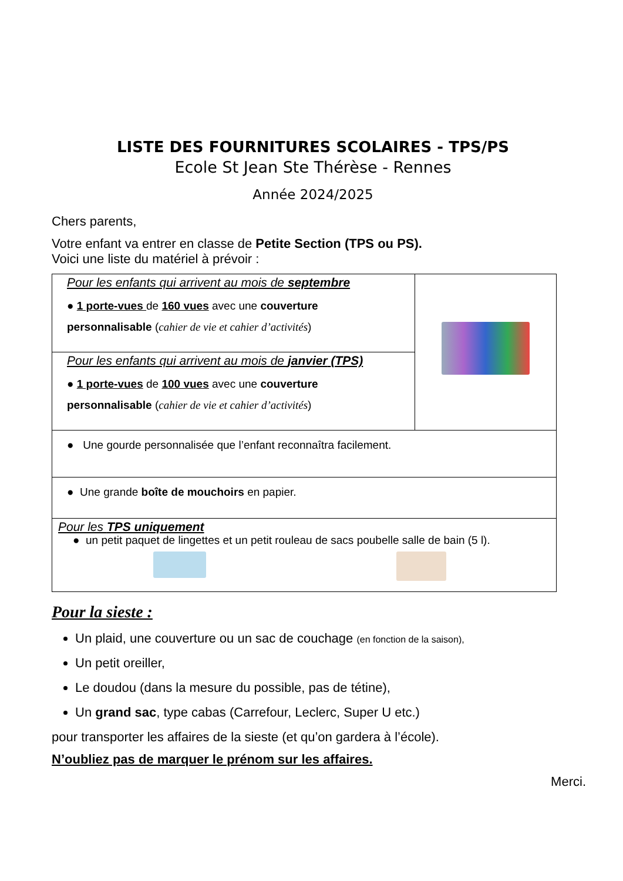LISTE DES FOURNITURES SCOLAIRES - TPS/PS
Ecole St Jean Ste Thérèse - Rennes
Année 2024/2025
Chers parents,
Votre enfant va entrer en classe de Petite Section (TPS ou PS).
Voici une liste du matériel à prévoir :
| Pour les enfants qui arrivent au mois de septembre ● 1 porte-vues de 160 vues avec une couverture personnalisable ( cahier de vie et cahier d’activités ) | |
| Pour les enfants qui arrivent au mois de janvier (TPS) ● 1 porte-vues de 100 vues avec une couverture personnalisable ( cahier de vie et cahier d’activités ) | |
| ● Une gourde personnalisée que l’enfant reconnaîtra facilement. | |
| ● Une grande boîte de mouchoirs en papier. | |
| Pour les TPS uniquement ● un petit paquet de lingettes et un petit rouleau de sacs poubelle salle de bain (5 l). | |
Pour la sieste :
Un plaid, une couverture ou un sac de couchage (en fonction de la saison),
Un petit oreiller,
Le doudou (dans la mesure du possible, pas de tétine),
Un grand sac, type cabas (Carrefour, Leclerc, Super U etc.)
pour transporter les affaires de la sieste (et qu’on gardera à l’école).
N’oubliez pas de marquer le prénom sur les affaires.
Merci.